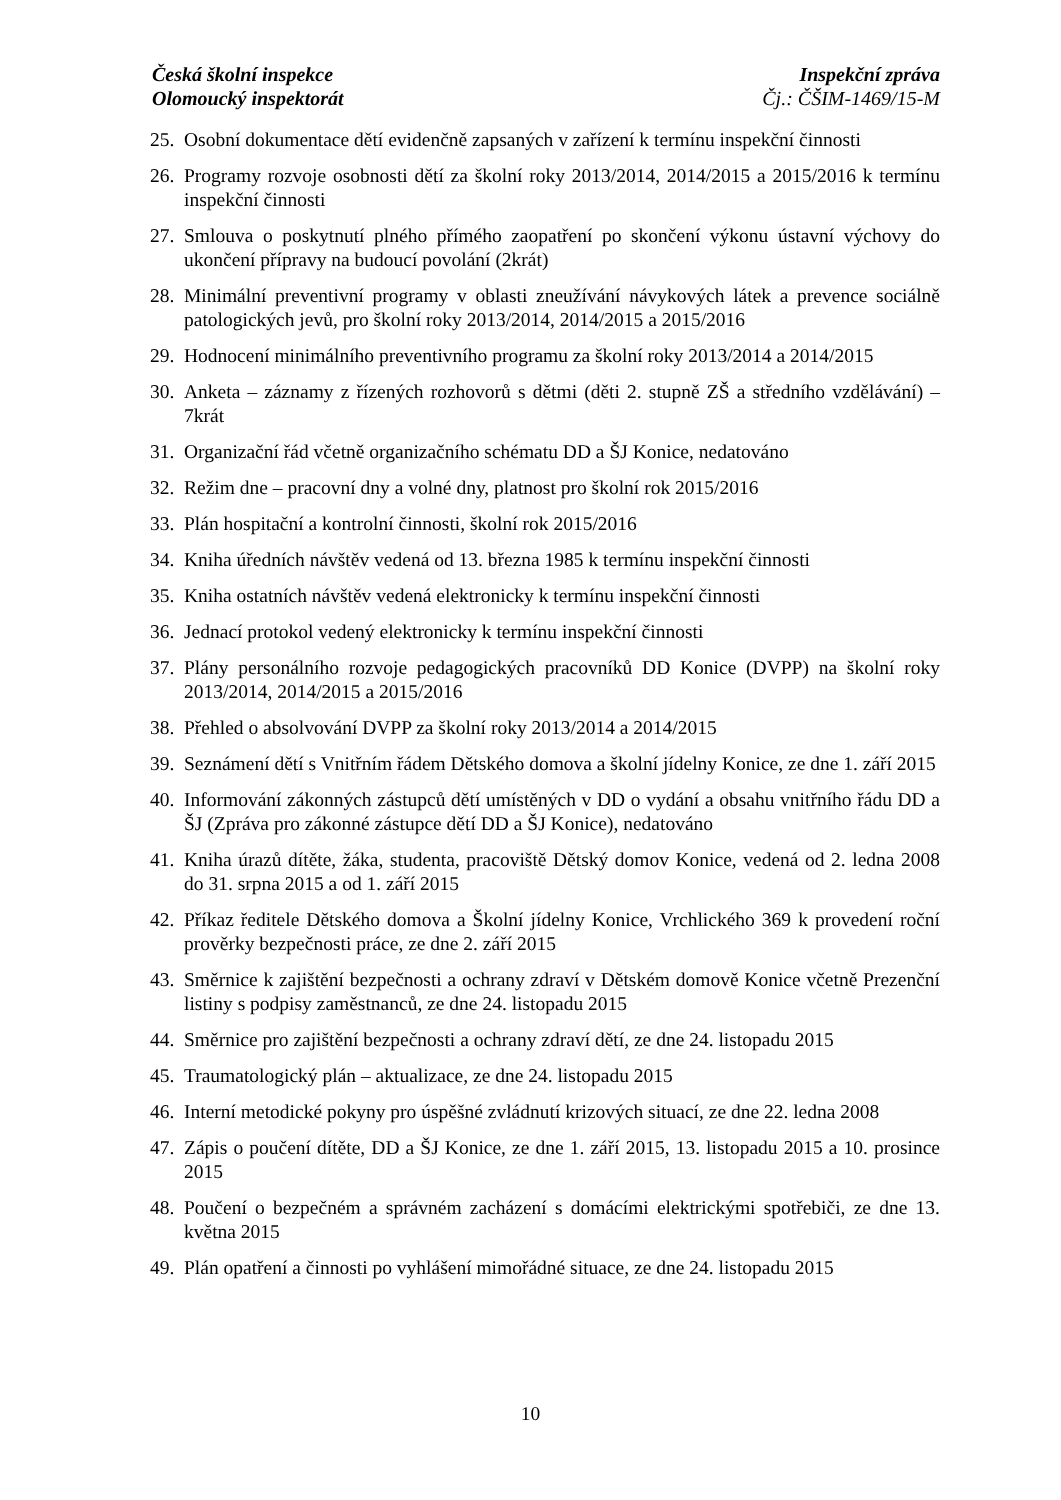Česká školní inspekce
Olomoucký inspektorát
Inspekční zpráva
Čj.: ČŠIM-1469/15-M
25. Osobní dokumentace dětí evidenčně zapsaných v zařízení k termínu inspekční činnosti
26. Programy rozvoje osobnosti dětí za školní roky 2013/2014, 2014/2015 a 2015/2016 k termínu inspekční činnosti
27. Smlouva o poskytnutí plného přímého zaopatření po skončení výkonu ústavní výchovy do ukončení přípravy na budoucí povolání (2krát)
28. Minimální preventivní programy v oblasti zneužívání návykových látek a prevence sociálně patologických jevů, pro školní roky 2013/2014, 2014/2015 a 2015/2016
29. Hodnocení minimálního preventivního programu za školní roky 2013/2014 a 2014/2015
30. Anketa – záznamy z řízených rozhovorů s dětmi (děti 2. stupně ZŠ a středního vzdělávání) – 7krát
31. Organizační řád včetně organizačního schématu DD a ŠJ Konice, nedatováno
32. Režim dne – pracovní dny a volné dny, platnost pro školní rok 2015/2016
33. Plán hospitační a kontrolní činnosti, školní rok 2015/2016
34. Kniha úředních návštěv vedená od 13. března 1985 k termínu inspekční činnosti
35. Kniha ostatních návštěv vedená elektronicky k termínu inspekční činnosti
36. Jednací protokol vedený elektronicky k termínu inspekční činnosti
37. Plány personálního rozvoje pedagogických pracovníků DD Konice (DVPP) na školní roky 2013/2014, 2014/2015 a 2015/2016
38. Přehled o absolvování DVPP za školní roky 2013/2014 a 2014/2015
39. Seznámení dětí s Vnitřním řádem Dětského domova a školní jídelny Konice, ze dne 1. září 2015
40. Informování zákonných zástupců dětí umístěných v DD o vydání a obsahu vnitřního řádu DD a ŠJ (Zpráva pro zákonné zástupce dětí DD a ŠJ Konice), nedatováno
41. Kniha úrazů dítěte, žáka, studenta, pracoviště Dětský domov Konice, vedená od 2. ledna 2008 do 31. srpna 2015 a od 1. září 2015
42. Příkaz ředitele Dětského domova a Školní jídelny Konice, Vrchlického 369 k provedení roční prověrky bezpečnosti práce, ze dne 2. září 2015
43. Směrnice k zajištění bezpečnosti a ochrany zdraví v Dětském domově Konice včetně Prezenční listiny s podpisy zaměstnanců, ze dne 24. listopadu 2015
44. Směrnice pro zajištění bezpečnosti a ochrany zdraví dětí, ze dne 24. listopadu 2015
45. Traumatologický plán – aktualizace, ze dne 24. listopadu 2015
46. Interní metodické pokyny pro úspěšné zvládnutí krizových situací, ze dne 22. ledna 2008
47. Zápis o poučení dítěte, DD a ŠJ Konice, ze dne 1. září 2015, 13. listopadu 2015 a 10. prosince 2015
48. Poučení o bezpečném a správném zacházení s domácími elektrickými spotřebiči, ze dne 13. května 2015
49. Plán opatření a činnosti po vyhlášení mimořádné situace, ze dne 24. listopadu 2015
10